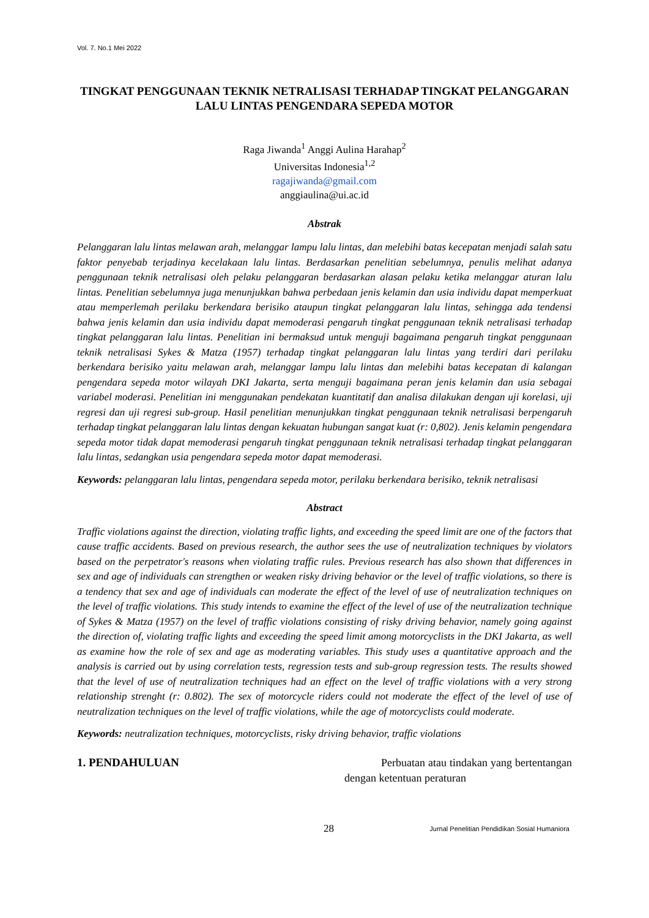Vol. 7. No.1 Mei 2022
TINGKAT PENGGUNAAN TEKNIK NETRALISASI TERHADAP TINGKAT PELANGGARAN LALU LINTAS PENGENDARA SEPEDA MOTOR
Raga Jiwanda<sup>1</sup> Anggi Aulina Harahap<sup>2</sup>
Universitas Indonesia<sup>1,2</sup>
ragajiwanda@gmail.com
anggiaulina@ui.ac.id
Abstrak
Pelanggaran lalu lintas melawan arah, melanggar lampu lalu lintas, dan melebihi batas kecepatan menjadi salah satu faktor penyebab terjadinya kecelakaan lalu lintas. Berdasarkan penelitian sebelumnya, penulis melihat adanya penggunaan teknik netralisasi oleh pelaku pelanggaran berdasarkan alasan pelaku ketika melanggar aturan lalu lintas. Penelitian sebelumnya juga menunjukkan bahwa perbedaan jenis kelamin dan usia individu dapat memperkuat atau memperlemah perilaku berkendara berisiko ataupun tingkat pelanggaran lalu lintas, sehingga ada tendensi bahwa jenis kelamin dan usia individu dapat memoderasi pengaruh tingkat penggunaan teknik netralisasi terhadap tingkat pelanggaran lalu lintas. Penelitian ini bermaksud untuk menguji bagaimana pengaruh tingkat penggunaan teknik netralisasi Sykes & Matza (1957) terhadap tingkat pelanggaran lalu lintas yang terdiri dari perilaku berkendara berisiko yaitu melawan arah, melanggar lampu lalu lintas dan melebihi batas kecepatan di kalangan pengendara sepeda motor wilayah DKI Jakarta, serta menguji bagaimana peran jenis kelamin dan usia sebagai variabel moderasi. Penelitian ini menggunakan pendekatan kuantitatif dan analisa dilakukan dengan uji korelasi, uji regresi dan uji regresi sub-group. Hasil penelitian menunjukkan tingkat penggunaan teknik netralisasi berpengaruh terhadap tingkat pelanggaran lalu lintas dengan kekuatan hubungan sangat kuat (r: 0,802). Jenis kelamin pengendara sepeda motor tidak dapat memoderasi pengaruh tingkat penggunaan teknik netralisasi terhadap tingkat pelanggaran lalu lintas, sedangkan usia pengendara sepeda motor dapat memoderasi.
Keywords: pelanggaran lalu lintas, pengendara sepeda motor, perilaku berkendara berisiko, teknik netralisasi
Abstract
Traffic violations against the direction, violating traffic lights, and exceeding the speed limit are one of the factors that cause traffic accidents. Based on previous research, the author sees the use of neutralization techniques by violators based on the perpetrator's reasons when violating traffic rules. Previous research has also shown that differences in sex and age of individuals can strengthen or weaken risky driving behavior or the level of traffic violations, so there is a tendency that sex and age of individuals can moderate the effect of the level of use of neutralization techniques on the level of traffic violations. This study intends to examine the effect of the level of use of the neutralization technique of Sykes & Matza (1957) on the level of traffic violations consisting of risky driving behavior, namely going against the direction of, violating traffic lights and exceeding the speed limit among motorcyclists in the DKI Jakarta, as well as examine how the role of sex and age as moderating variables. This study uses a quantitative approach and the analysis is carried out by using correlation tests, regression tests and sub-group regression tests. The results showed that the level of use of neutralization techniques had an effect on the level of traffic violations with a very strong relationship strenght (r: 0.802). The sex of motorcycle riders could not moderate the effect of the level of use of neutralization techniques on the level of traffic violations, while the age of motorcyclists could moderate.
Keywords: neutralization techniques, motorcyclists, risky driving behavior, traffic violations
1. PENDAHULUAN
Perbuatan atau tindakan yang bertentangan dengan ketentuan peraturan
28 Jurnal Penelitian Pendidikan Sosial Humaniora